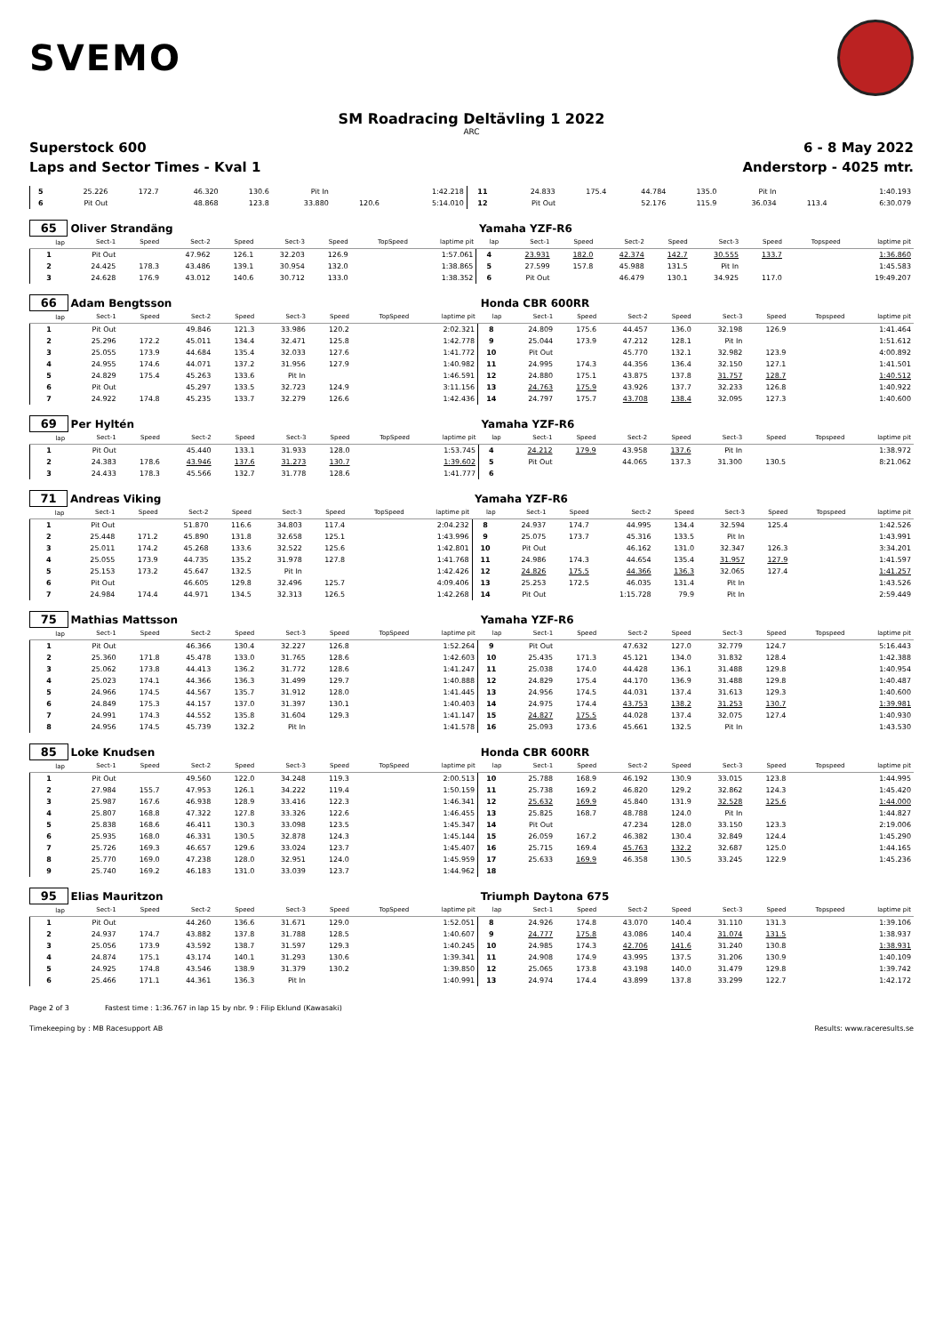SVEMO
SM Roadracing Deltävling 1 2022
ARC
Superstock 600 6 - 8 May 2022
Laps and Sector Times - Kval 1 Anderstorp - 4025 mtr.
| 5 | 25.226 | 172.7 | 46.320 | 130.6 | Pit In | | | 1:42.218 | 11 | 24.833 | 175.4 | 44.784 | 135.0 | Pit In | | | 1:40.193 |
| 6 | Pit Out | | 48.868 | 123.8 | 33.880 | 120.6 | | 5:14.010 | 12 | Pit Out | | 52.176 | 115.9 | 36.034 | 113.4 | | 6:30.079 |
| 65 | Oliver Strandäng | | | | | | | | Yamaha YZF-R6 | | | | | | | | |
| lap | Sect-1 | Speed | Sect-2 | Speed | Sect-3 | Speed | TopSpeed | laptime pit | lap | Sect-1 | Speed | Sect-2 | Speed | Sect-3 | Speed | Topspeed | laptime pit |
| 1 | Pit Out | | 47.962 | 126.1 | 32.203 | 126.9 | | 1:57.061 | 4 | 23.931 | 182.0 | 42.374 | 142.7 | 30.555 | 133.7 | | 1:36.860 |
| 2 | 24.425 | 178.3 | 43.486 | 139.1 | 30.954 | 132.0 | | 1:38.865 | 5 | 27.599 | 157.8 | 45.988 | 131.5 | Pit In | | | 1:45.583 |
| 3 | 24.628 | 176.9 | 43.012 | 140.6 | 30.712 | 133.0 | | 1:38.352 | 6 | Pit Out | | 46.479 | 130.1 | 34.925 | 117.0 | | 19:49.207 |
| 66 | Adam Bengtsson | | | | | | | | Honda CBR 600RR | | | | | | | | |
| lap | Sect-1 | Speed | Sect-2 | Speed | Sect-3 | Speed | TopSpeed | laptime pit | lap | Sect-1 | Speed | Sect-2 | Speed | Sect-3 | Speed | Topspeed | laptime pit |
| 1 | Pit Out | | 49.846 | 121.3 | 33.986 | 120.2 | | 2:02.321 | 8 | 24.809 | 175.6 | 44.457 | 136.0 | 32.198 | 126.9 | | 1:41.464 |
| 2 | 25.296 | 172.2 | 45.011 | 134.4 | 32.471 | 125.8 | | 1:42.778 | 9 | 25.044 | 173.9 | 47.212 | 128.1 | Pit In | | | 1:51.612 |
| 3 | 25.055 | 173.9 | 44.684 | 135.4 | 32.033 | 127.6 | | 1:41.772 | 10 | Pit Out | | 45.770 | 132.1 | 32.982 | 123.9 | | 4:00.892 |
| 4 | 24.955 | 174.6 | 44.071 | 137.2 | 31.956 | 127.9 | | 1:40.982 | 11 | 24.995 | 174.3 | 44.356 | 136.4 | 32.150 | 127.1 | | 1:41.501 |
| 5 | 24.829 | 175.4 | 45.263 | 133.6 | Pit In | | | 1:46.591 | 12 | 24.880 | 175.1 | 43.875 | 137.8 | 31.757 | 128.7 | | 1:40.512 |
| 6 | Pit Out | | 45.297 | 133.5 | 32.723 | 124.9 | | 3:11.156 | 13 | 24.763 | 175.9 | 43.926 | 137.7 | 32.233 | 126.8 | | 1:40.922 |
| 7 | 24.922 | 174.8 | 45.235 | 133.7 | 32.279 | 126.6 | | 1:42.436 | 14 | 24.797 | 175.7 | 43.708 | 138.4 | 32.095 | 127.3 | | 1:40.600 |
| 69 | Per Hyltén | | | | | | | | Yamaha YZF-R6 | | | | | | | | |
| lap | Sect-1 | Speed | Sect-2 | Speed | Sect-3 | Speed | TopSpeed | laptime pit | lap | Sect-1 | Speed | Sect-2 | Speed | Sect-3 | Speed | Topspeed | laptime pit |
| 1 | Pit Out | | 45.440 | 133.1 | 31.933 | 128.0 | | 1:53.745 | 4 | 24.212 | 179.9 | 43.958 | 137.6 | Pit In | | | 1:38.972 |
| 2 | 24.383 | 178.6 | 43.946 | 137.6 | 31.273 | 130.7 | | 1:39.602 | 5 | Pit Out | | 44.065 | 137.3 | 31.300 | 130.5 | | 8:21.062 |
| 3 | 24.433 | 178.3 | 45.566 | 132.7 | 31.778 | 128.6 | | 1:41.777 | 6 | | | | | | | | |
| 71 | Andreas Viking | | | | | | | | Yamaha YZF-R6 | | | | | | | | |
| lap | Sect-1 | Speed | Sect-2 | Speed | Sect-3 | Speed | TopSpeed | laptime pit | lap | Sect-1 | Speed | Sect-2 | Speed | Sect-3 | Speed | Topspeed | laptime pit |
| 1 | Pit Out | | 51.870 | 116.6 | 34.803 | 117.4 | | 2:04.232 | 8 | 24.937 | 174.7 | 44.995 | 134.4 | 32.594 | 125.4 | | 1:42.526 |
| 2 | 25.448 | 171.2 | 45.890 | 131.8 | 32.658 | 125.1 | | 1:43.996 | 9 | 25.075 | 173.7 | 45.316 | 133.5 | Pit In | | | 1:43.991 |
| 3 | 25.011 | 174.2 | 45.268 | 133.6 | 32.522 | 125.6 | | 1:42.801 | 10 | Pit Out | | 46.162 | 131.0 | 32.347 | 126.3 | | 3:34.201 |
| 4 | 25.055 | 173.9 | 44.735 | 135.2 | 31.978 | 127.8 | | 1:41.768 | 11 | 24.986 | 174.3 | 44.654 | 135.4 | 31.957 | 127.9 | | 1:41.597 |
| 5 | 25.153 | 173.2 | 45.647 | 132.5 | Pit In | | | 1:42.426 | 12 | 24.826 | 175.5 | 44.366 | 136.3 | 32.065 | 127.4 | | 1:41.257 |
| 6 | Pit Out | | 46.605 | 129.8 | 32.496 | 125.7 | | 4:09.406 | 13 | 25.253 | 172.5 | 46.035 | 131.4 | Pit In | | | 1:43.526 |
| 7 | 24.984 | 174.4 | 44.971 | 134.5 | 32.313 | 126.5 | | 1:42.268 | 14 | Pit Out | | 1:15.728 | 79.9 | Pit In | | | 2:59.449 |
| 75 | Mathias Mattsson | | | | | | | | Yamaha YZF-R6 | | | | | | | | |
| lap | Sect-1 | Speed | Sect-2 | Speed | Sect-3 | Speed | TopSpeed | laptime pit | lap | Sect-1 | Speed | Sect-2 | Speed | Sect-3 | Speed | Topspeed | laptime pit |
| 1 | Pit Out | | 46.366 | 130.4 | 32.227 | 126.8 | | 1:52.264 | 9 | Pit Out | | 47.632 | 127.0 | 32.779 | 124.7 | | 5:16.443 |
| 2 | 25.360 | 171.8 | 45.478 | 133.0 | 31.765 | 128.6 | | 1:42.603 | 10 | 25.435 | 171.3 | 45.121 | 134.0 | 31.832 | 128.4 | | 1:42.388 |
| 3 | 25.062 | 173.8 | 44.413 | 136.2 | 31.772 | 128.6 | | 1:41.247 | 11 | 25.038 | 174.0 | 44.428 | 136.1 | 31.488 | 129.8 | | 1:40.954 |
| 4 | 25.023 | 174.1 | 44.366 | 136.3 | 31.499 | 129.7 | | 1:40.888 | 12 | 24.829 | 175.4 | 44.170 | 136.9 | 31.488 | 129.8 | | 1:40.487 |
| 5 | 24.966 | 174.5 | 44.567 | 135.7 | 31.912 | 128.0 | | 1:41.445 | 13 | 24.956 | 174.5 | 44.031 | 137.4 | 31.613 | 129.3 | | 1:40.600 |
| 6 | 24.849 | 175.3 | 44.157 | 137.0 | 31.397 | 130.1 | | 1:40.403 | 14 | 24.975 | 174.4 | 43.753 | 138.2 | 31.253 | 130.7 | | 1:39.981 |
| 7 | 24.991 | 174.3 | 44.552 | 135.8 | 31.604 | 129.3 | | 1:41.147 | 15 | 24.827 | 175.5 | 44.028 | 137.4 | 32.075 | 127.4 | | 1:40.930 |
| 8 | 24.956 | 174.5 | 45.739 | 132.2 | Pit In | | | 1:41.578 | 16 | 25.093 | 173.6 | 45.661 | 132.5 | Pit In | | | 1:43.530 |
| 85 | Loke Knudsen | | | | | | | | Honda CBR 600RR | | | | | | | | |
| lap | Sect-1 | Speed | Sect-2 | Speed | Sect-3 | Speed | TopSpeed | laptime pit | lap | Sect-1 | Speed | Sect-2 | Speed | Sect-3 | Speed | Topspeed | laptime pit |
| 1 | Pit Out | | 49.560 | 122.0 | 34.248 | 119.3 | | 2:00.513 | 10 | 25.788 | 168.9 | 46.192 | 130.9 | 33.015 | 123.8 | | 1:44.995 |
| 2 | 27.984 | 155.7 | 47.953 | 126.1 | 34.222 | 119.4 | | 1:50.159 | 11 | 25.738 | 169.2 | 46.820 | 129.2 | 32.862 | 124.3 | | 1:45.420 |
| 3 | 25.987 | 167.6 | 46.938 | 128.9 | 33.416 | 122.3 | | 1:46.341 | 12 | 25.632 | 169.9 | 45.840 | 131.9 | 32.528 | 125.6 | | 1:44.000 |
| 4 | 25.807 | 168.8 | 47.322 | 127.8 | 33.326 | 122.6 | | 1:46.455 | 13 | 25.825 | 168.7 | 48.788 | 124.0 | Pit In | | | 1:44.827 |
| 5 | 25.838 | 168.6 | 46.411 | 130.3 | 33.098 | 123.5 | | 1:45.347 | 14 | Pit Out | | 47.234 | 128.0 | 33.150 | 123.3 | | 2:19.006 |
| 6 | 25.935 | 168.0 | 46.331 | 130.5 | 32.878 | 124.3 | | 1:45.144 | 15 | 26.059 | 167.2 | 46.382 | 130.4 | 32.849 | 124.4 | | 1:45.290 |
| 7 | 25.726 | 169.3 | 46.657 | 129.6 | 33.024 | 123.7 | | 1:45.407 | 16 | 25.715 | 169.4 | 45.763 | 132.2 | 32.687 | 125.0 | | 1:44.165 |
| 8 | 25.770 | 169.0 | 47.238 | 128.0 | 32.951 | 124.0 | | 1:45.959 | 17 | 25.633 | 169.9 | 46.358 | 130.5 | 33.245 | 122.9 | | 1:45.236 |
| 9 | 25.740 | 169.2 | 46.183 | 131.0 | 33.039 | 123.7 | | 1:44.962 | 18 | | | | | | | | |
| 95 | Elias Mauritzon | | | | | | | | Triumph Daytona 675 | | | | | | | | |
| lap | Sect-1 | Speed | Sect-2 | Speed | Sect-3 | Speed | TopSpeed | laptime pit | lap | Sect-1 | Speed | Sect-2 | Speed | Sect-3 | Speed | Topspeed | laptime pit |
| 1 | Pit Out | | 44.260 | 136.6 | 31.671 | 129.0 | | 1:52.051 | 8 | 24.926 | 174.8 | 43.070 | 140.4 | 31.110 | 131.3 | | 1:39.106 |
| 2 | 24.937 | 174.7 | 43.882 | 137.8 | 31.788 | 128.5 | | 1:40.607 | 9 | 24.777 | 175.8 | 43.086 | 140.4 | 31.074 | 131.5 | | 1:38.937 |
| 3 | 25.056 | 173.9 | 43.592 | 138.7 | 31.597 | 129.3 | | 1:40.245 | 10 | 24.985 | 174.3 | 42.706 | 141.6 | 31.240 | 130.8 | | 1:38.931 |
| 4 | 24.874 | 175.1 | 43.174 | 140.1 | 31.293 | 130.6 | | 1:39.341 | 11 | 24.908 | 174.9 | 43.995 | 137.5 | 31.206 | 130.9 | | 1:40.109 |
| 5 | 24.925 | 174.8 | 43.546 | 138.9 | 31.379 | 130.2 | | 1:39.850 | 12 | 25.065 | 173.8 | 43.198 | 140.0 | 31.479 | 129.8 | | 1:39.742 |
| 6 | 25.466 | 171.1 | 44.361 | 136.3 | Pit In | | | 1:40.991 | 13 | 24.974 | 174.4 | 43.899 | 137.8 | 33.299 | 122.7 | | 1:42.172 |
Page 2 of 3 Fastest time : 1:36.767 in lap 15 by nbr. 9 : Filip Eklund (Kawasaki)
Timekeeping by : MB Racesupport AB Results: www.raceresults.se